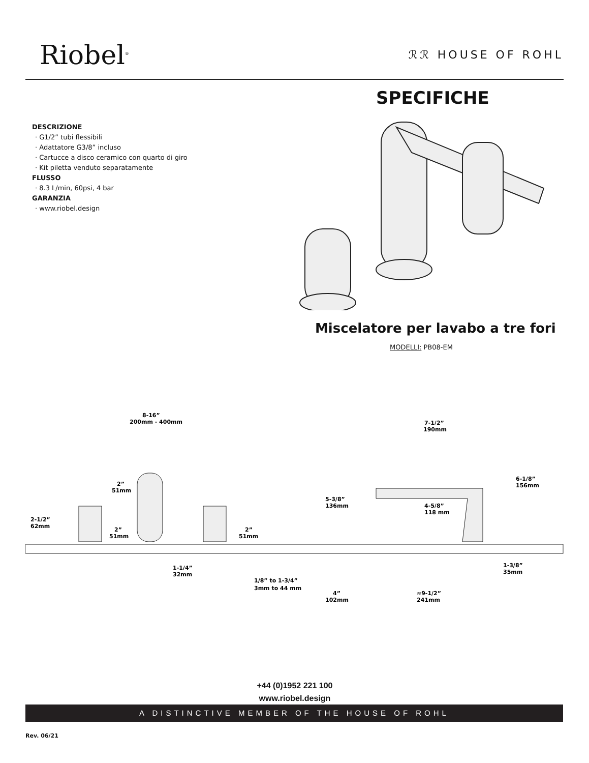Riobel<sup>®</sup> ℛℛ HOUSE OF ROHL
SPECIFICHE
DESCRIZIONE
· G1/2” tubi flessibili
· Adattatore G3/8” incluso
· Cartucce a disco ceramico con quarto di giro
· Kit piletta venduto separatamente
FLUSSO
· 8.3 L/min, 60psi, 4 bar
GARANZIA
· www.riobel.design
Miscelatore per lavabo a tre fori
MODELLI: PB08-EM
8-16”
200mm - 400mm
7-1/2”
190mm
2”
51mm
2-1/2”
62mm
2”
51mm
2”
51mm
5-3/8”
136mm
4-5/8”
118 mm
6-1/8”
156mm
1-1/4”
32mm
1/8” to 1-3/4”
3mm to 44 mm
4”
102mm
≈9-1/2”
241mm
1-3/8”
35mm
+44 (0)1952 221 100
www.riobel.design
A DISTINCTIVE MEMBER OF THE HOUSE OF ROHL
Rev. 06/21